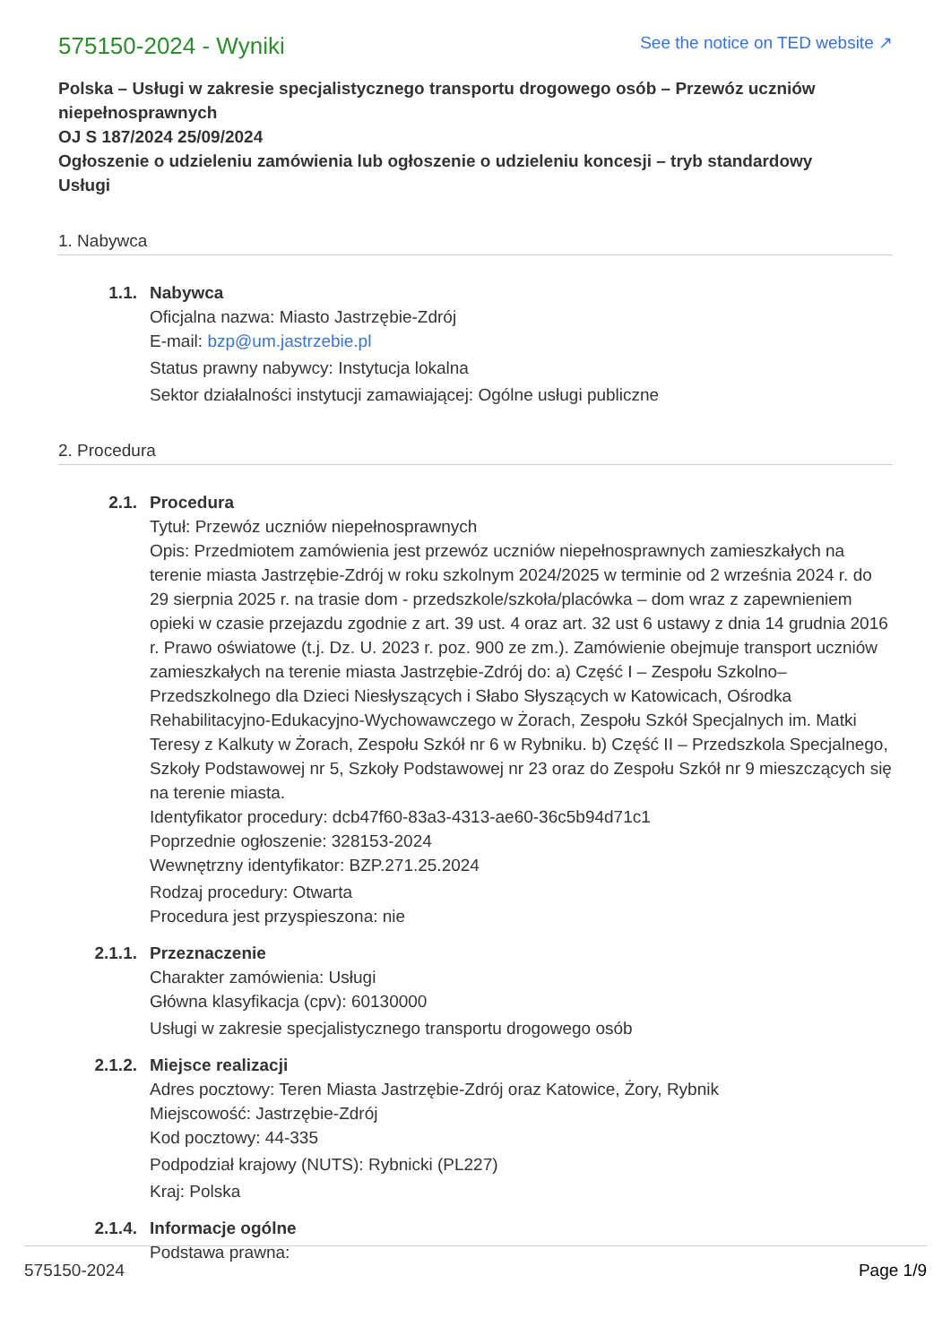575150-2024 - Wyniki
See the notice on TED website ↗
Polska – Usługi w zakresie specjalistycznego transportu drogowego osób – Przewóz uczniów niepełnosprawnych
OJ S 187/2024 25/09/2024
Ogłoszenie o udzieleniu zamówienia lub ogłoszenie o udzieleniu koncesji – tryb standardowy
Usługi
1. Nabywca
1.1. Nabywca
Oficjalna nazwa: Miasto Jastrzębie-Zdrój
E-mail: bzp@um.jastrzebie.pl
Status prawny nabywcy: Instytucja lokalna
Sektor działalności instytucji zamawiającej: Ogólne usługi publiczne
2. Procedura
2.1. Procedura
Tytuł: Przewóz uczniów niepełnosprawnych
Opis: Przedmiotem zamówienia jest przewóz uczniów niepełnosprawnych zamieszkałych na terenie miasta Jastrzębie-Zdrój w roku szkolnym 2024/2025 w terminie od 2 września 2024 r. do 29 sierpnia 2025 r. na trasie dom - przedszkole/szkoła/placówka – dom wraz z zapewnieniem opieki w czasie przejazdu zgodnie z art. 39 ust. 4 oraz art. 32 ust 6 ustawy z dnia 14 grudnia 2016 r. Prawo oświatowe (t.j. Dz. U. 2023 r. poz. 900 ze zm.). Zamówienie obejmuje transport uczniów zamieszkałych na terenie miasta Jastrzębie-Zdrój do: a) Część I – Zespołu Szkolno–Przedszkolnego dla Dzieci Niesłyszących i Słabo Słyszących w Katowicach, Ośrodka Rehabilitacyjno-Edukacyjno-Wychowawczego w Żorach, Zespołu Szkół Specjalnych im. Matki Teresy z Kalkuty w Żorach, Zespołu Szkół nr 6 w Rybniku. b) Część II – Przedszkola Specjalnego, Szkoły Podstawowej nr 5, Szkoły Podstawowej nr 23 oraz do Zespołu Szkół nr 9 mieszczących się na terenie miasta.
Identyfikator procedury: dcb47f60-83a3-4313-ae60-36c5b94d71c1
Poprzednie ogłoszenie: 328153-2024
Wewnętrzny identyfikator: BZP.271.25.2024
Rodzaj procedury: Otwarta
Procedura jest przyspieszona: nie
2.1.1. Przeznaczenie
Charakter zamówienia: Usługi
Główna klasyfikacja (cpv): 60130000
Usługi w zakresie specjalistycznego transportu drogowego osób
2.1.2. Miejsce realizacji
Adres pocztowy: Teren Miasta Jastrzębie-Zdrój oraz Katowice, Żory, Rybnik
Miejscowość: Jastrzębie-Zdrój
Kod pocztowy: 44-335
Podpodział krajowy (NUTS): Rybnicki (PL227)
Kraj: Polska
2.1.4. Informacje ogólne
Podstawa prawna:
575150-2024 Page 1/9